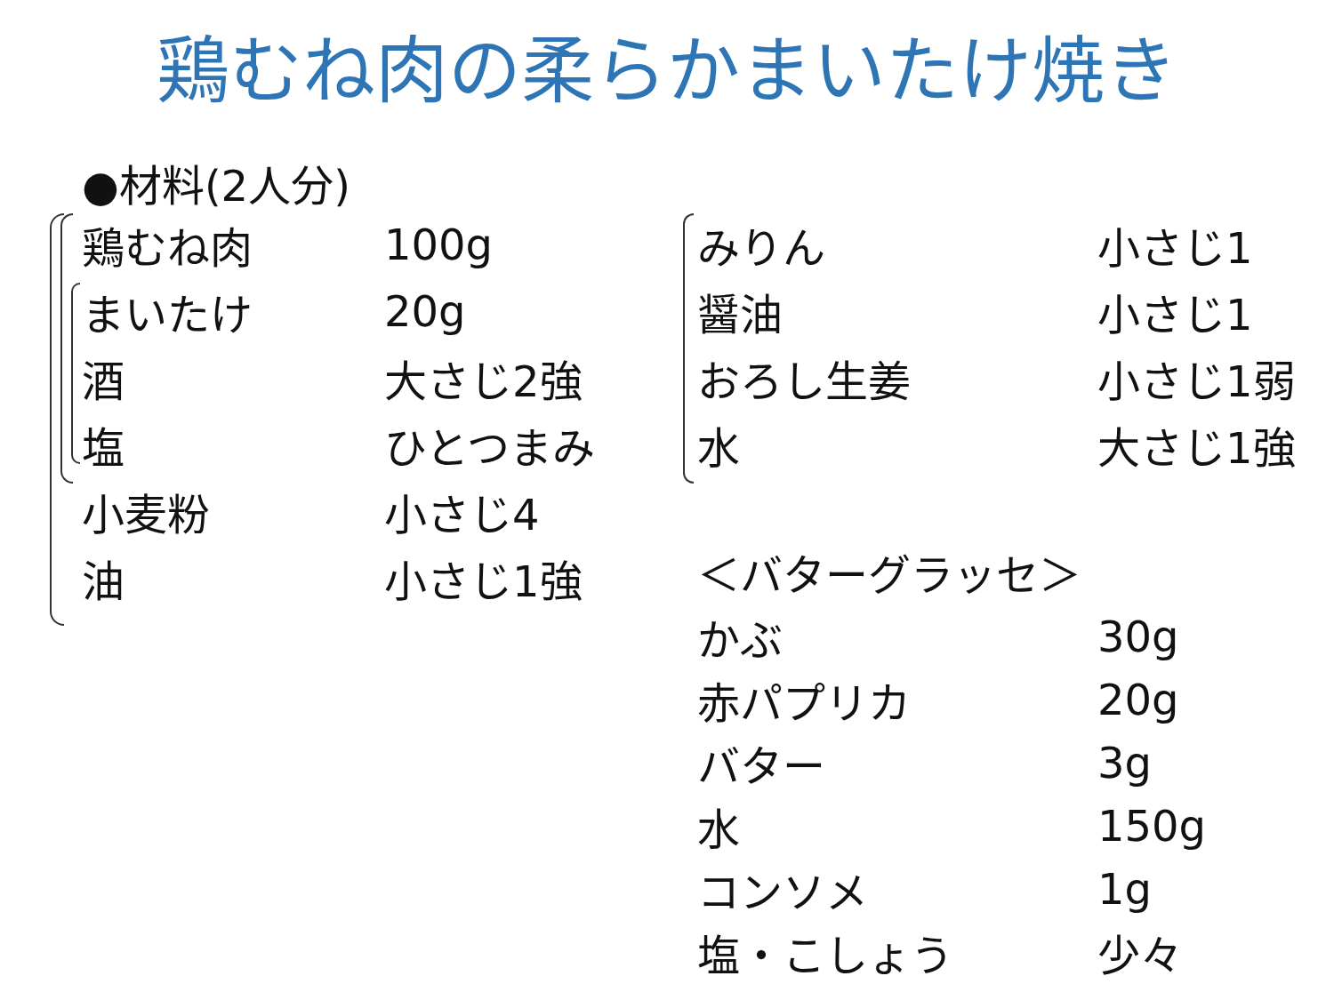鶏むね肉の柔らかまいたけ焼き
●材料(2人分)
| 鶏むね肉 | 100g |
| まいたけ | 20g |
| 酒 | 大さじ2強 |
| 塩 | ひとつまみ |
| 小麦粉 | 小さじ4 |
| 油 | 小さじ1強 |
| みりん | 小さじ1 |
| 醤油 | 小さじ1 |
| おろし生姜 | 小さじ1弱 |
| 水 | 大さじ1強 |
| ＜バターグラッセ＞ | |
| かぶ | 30g |
| 赤パプリカ | 20g |
| バター | 3g |
| 水 | 150g |
| コンソメ | 1g |
| 塩・こしょう | 少々 |